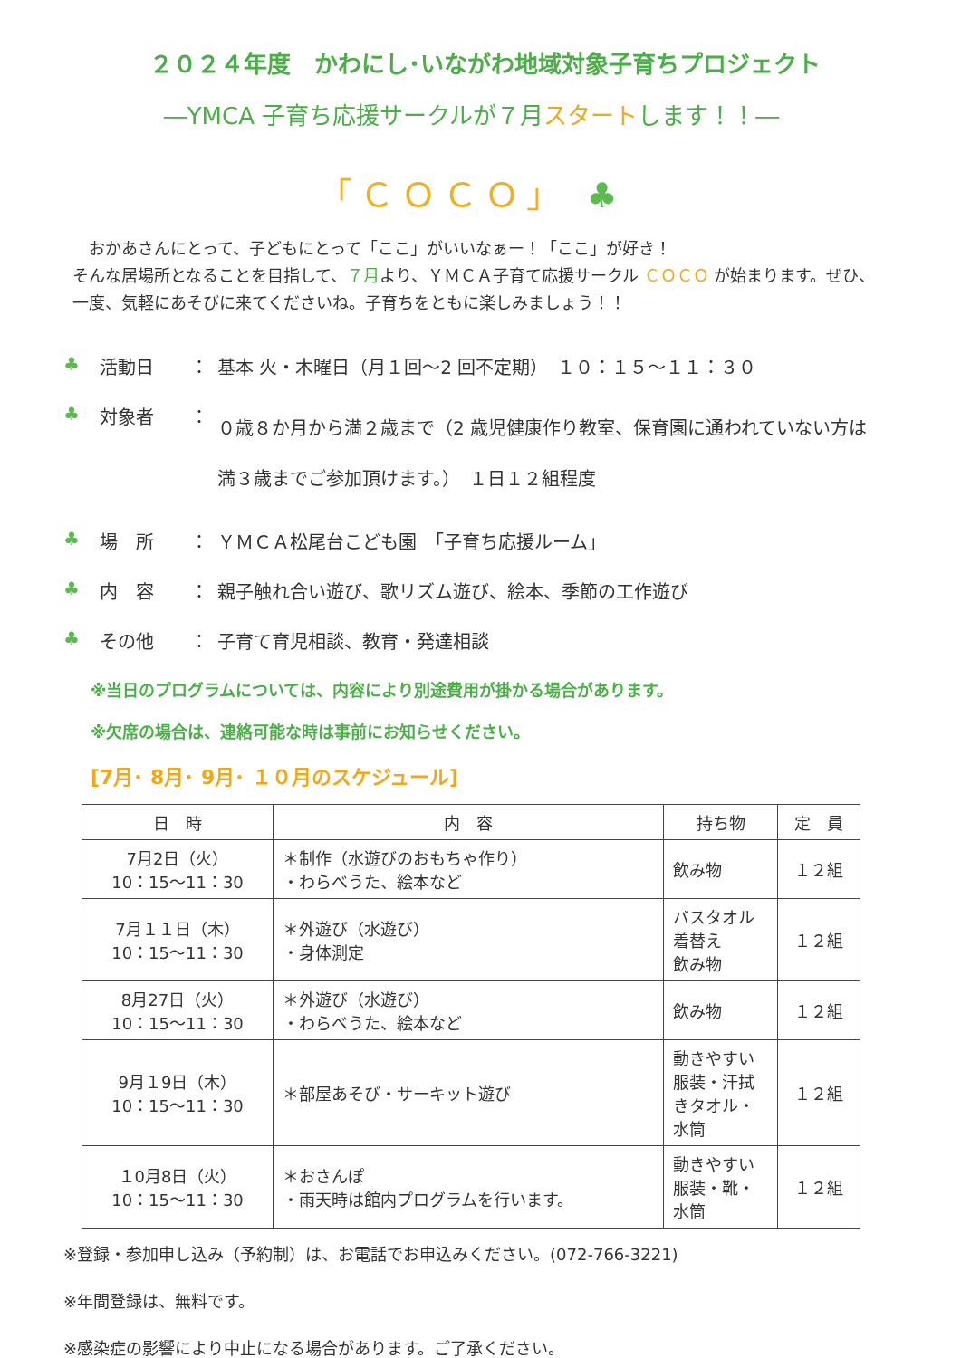２０２４年度　かわにし･いながわ地域対象子育ちプロジェクト
―YMCA 子育ち応援サークルが７月スタートします！！―
「ＣＯＣＯ」 ♣
　おかあさんにとって、子どもにとって「ここ」がいいなぁー！「ここ」が好き！
そんな居場所となることを目指して、７月より、ＹＭＣＡ子育て応援サークル ＣＯＣＯ が始まります。ぜひ、一度、気軽にあそびに来てくださいね。子育ちをともに楽しみましょう！！
♣ 活動日 ： 基本 火・木曜日（月１回～2 回不定期）　１０：１５～１１：３０
♣ 対象者 ： ０歳８か月から満２歳まで（2 歳児健康作り教室、保育園に通われていない方は満３歳までご参加頂けます。）　１日１２組程度
♣ 場　所 ： ＹＭＣＡ松尾台こども園　「子育ち応援ルーム」
♣ 内　容 ： 親子触れ合い遊び、歌リズム遊び、絵本、季節の工作遊び
♣ その他 ： 子育て育児相談、教育・発達相談
※当日のプログラムについては、内容により別途費用が掛かる場合があります。
※欠席の場合は、連絡可能な時は事前にお知らせください。
[7月･ 8月･ 9月･ １０月のスケジュール]
| 日 時 | 内 容 | 持ち物 | 定 員 |
| --- | --- | --- | --- |
| 7月2日（火） 10：15～11：30 | ＊制作（水遊びのおもちゃ作り） ・わらべうた、絵本など | 飲み物 | １２組 |
| 7月１１日（木） 10：15～11：30 | ＊外遊び（水遊び） ・身体測定 | バスタオル 着替え 飲み物 | １２組 |
| 8月27日（火） 10：15～11：30 | ＊外遊び（水遊び） ・わらべうた、絵本など | 飲み物 | １２組 |
| 9月１9日（木） 10：15～11：30 | ＊部屋あそび・サーキット遊び | 動きやすい服装・汗拭きタオル・水筒 | １２組 |
| １0月8日（火） 10：15～11：30 | ＊おさんぽ ・雨天時は館内プログラムを行います。 | 動きやすい服装・靴・水筒 | １２組 |
※登録・参加申し込み（予約制）は、お電話でお申込みください。(072-766-3221)
※年間登録は、無料です。
※感染症の影響により中止になる場合があります。ご了承ください。